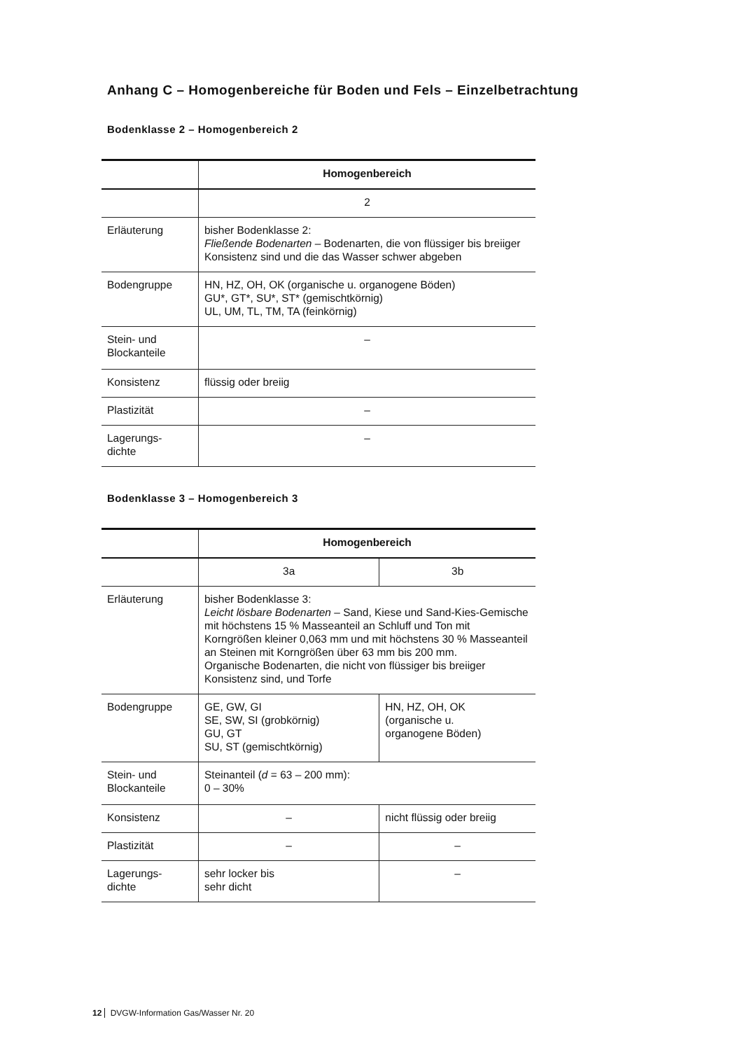Anhang C – Homogenbereiche für Boden und Fels – Einzelbetrachtung
Bodenklasse 2 – Homogenbereich 2
| | Homogenbereich |
| | 2 |
| Erläuterung | bisher Bodenklasse 2: Fließende Bodenarten – Bodenarten, die von flüssiger bis breiiger Konsistenz sind und die das Wasser schwer abgeben |
| Bodengruppe | HN, HZ, OH, OK (organische u. organogene Böden) GU*, GT*, SU*, ST* (gemischtkörnig) UL, UM, TL, TM, TA (feinkörnig) |
| Stein- und Blockanteile | – |
| Konsistenz | flüssig oder breiig |
| Plastizität | – |
| Lagerungs- dichte | – |
Bodenklasse 3 – Homogenbereich 3
| | Homogenbereich | |
| | 3a | 3b |
| Erläuterung | bisher Bodenklasse 3: Leicht lösbare Bodenarten – Sand, Kiese und Sand-Kies-Gemische mit höchstens 15 % Masseanteil an Schluff und Ton mit Korngrößen kleiner 0,063 mm und mit höchstens 30 % Masseanteil an Steinen mit Korngrößen über 63 mm bis 200 mm. Organische Bodenarten, die nicht von flüssiger bis breiiger Konsistenz sind, und Torfe | |
| Bodengruppe | GE, GW, GI SE, SW, SI (grobkörnig) GU, GT SU, ST (gemischtkörnig) | HN, HZ, OH, OK (organische u. organogene Böden) |
| Stein- und Blockanteile | Steinanteil ( d = 63 – 200 mm): 0 – 30% | |
| Konsistenz | – | nicht flüssig oder breiig |
| Plastizität | – | – |
| Lagerungs- dichte | sehr locker bis sehr dicht | – |
12 DVGW-Information Gas/Wasser Nr. 20